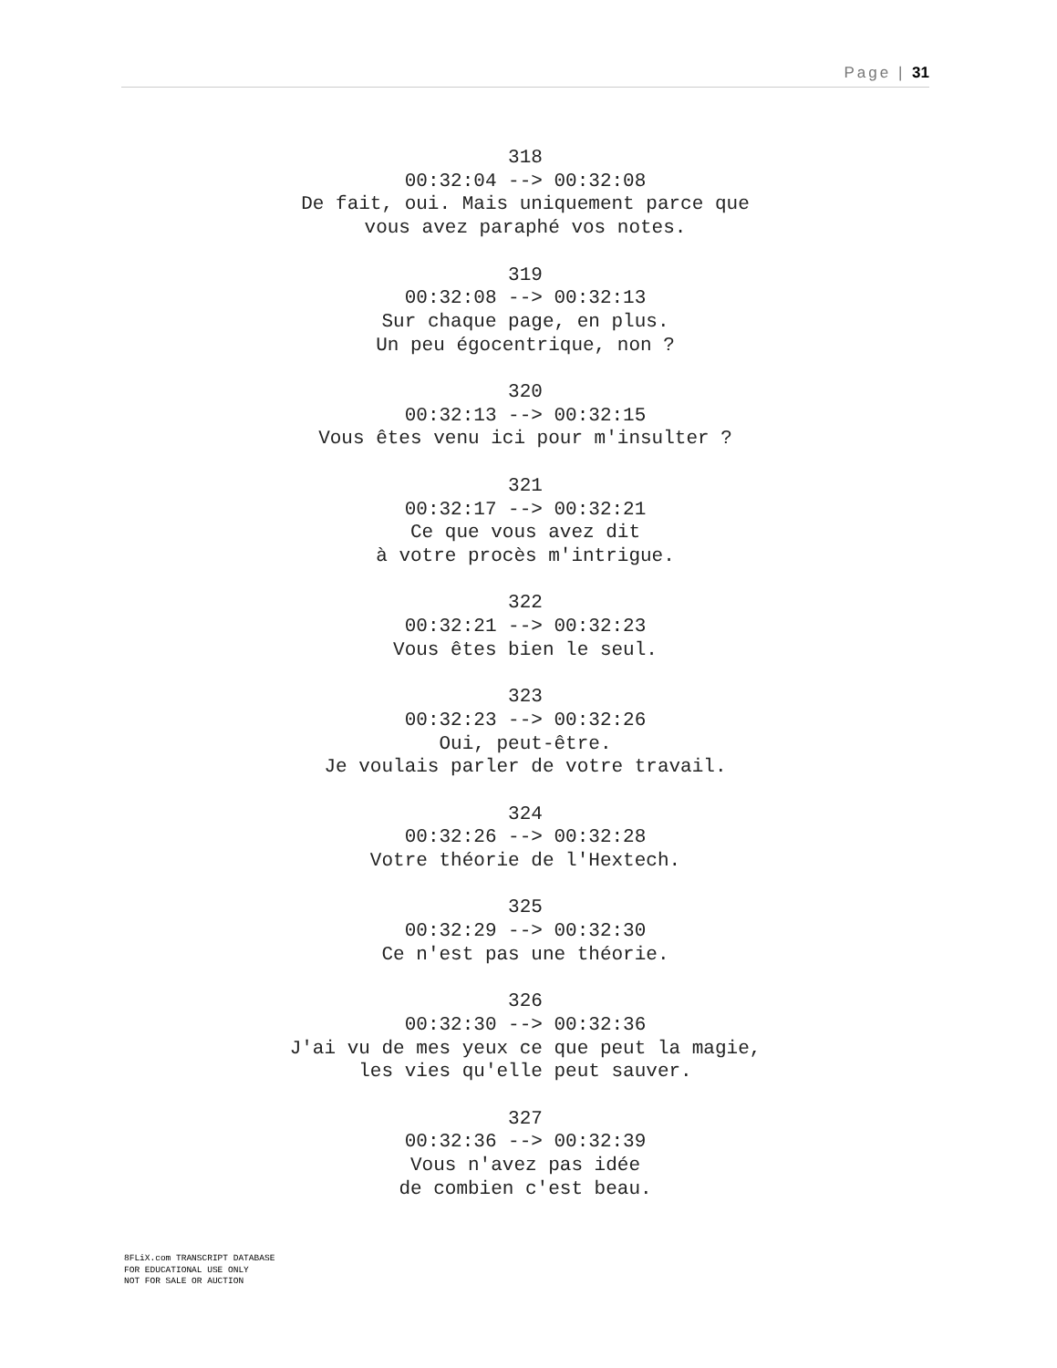Page | 31
318
00:32:04 --> 00:32:08
De fait, oui. Mais uniquement parce que
vous avez paraphé vos notes.
319
00:32:08 --> 00:32:13
Sur chaque page, en plus.
Un peu égocentrique, non ?
320
00:32:13 --> 00:32:15
Vous êtes venu ici pour m'insulter ?
321
00:32:17 --> 00:32:21
Ce que vous avez dit
à votre procès m'intrigue.
322
00:32:21 --> 00:32:23
Vous êtes bien le seul.
323
00:32:23 --> 00:32:26
Oui, peut-être.
Je voulais parler de votre travail.
324
00:32:26 --> 00:32:28
Votre théorie de l'Hextech.
325
00:32:29 --> 00:32:30
Ce n'est pas une théorie.
326
00:32:30 --> 00:32:36
J'ai vu de mes yeux ce que peut la magie,
les vies qu'elle peut sauver.
327
00:32:36 --> 00:32:39
Vous n'avez pas idée
de combien c'est beau.
8FLiX.com TRANSCRIPT DATABASE
FOR EDUCATIONAL USE ONLY
NOT FOR SALE OR AUCTION